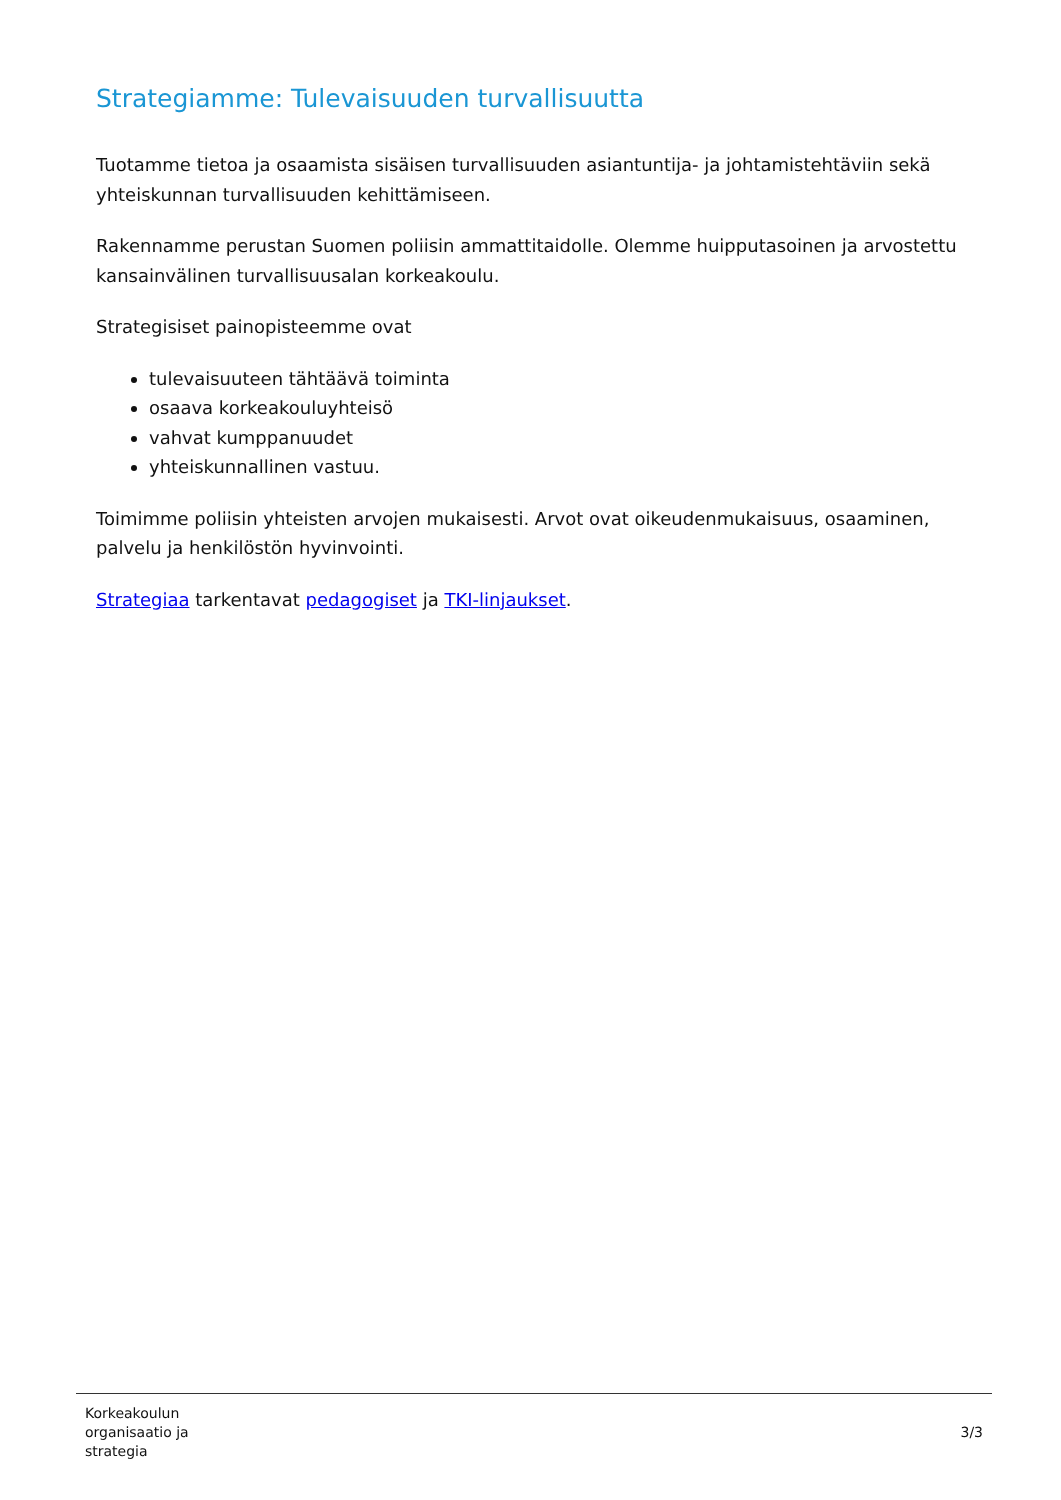Strategiamme: Tulevaisuuden turvallisuutta
Tuotamme tietoa ja osaamista sisäisen turvallisuuden asiantuntija- ja johtamistehtäviin sekä yhteiskunnan turvallisuuden kehittämiseen.
Rakennamme perustan Suomen poliisin ammattitaidolle. Olemme huipputasoinen ja arvostettu kansainvälinen turvallisuusalan korkeakoulu.
Strategisiset painopisteemme ovat
tulevaisuuteen tähtäävä toiminta
osaava korkeakouluyhteisö
vahvat kumppanuudet
yhteiskunnallinen vastuu.
Toimimme poliisin yhteisten arvojen mukaisesti. Arvot ovat oikeudenmukaisuus, osaaminen, palvelu ja henkilöstön hyvinvointi.
Strategiaa tarkentavat pedagogiset ja TKI-linjaukset.
Korkeakoulun
organisaatio ja
strategia
3/3